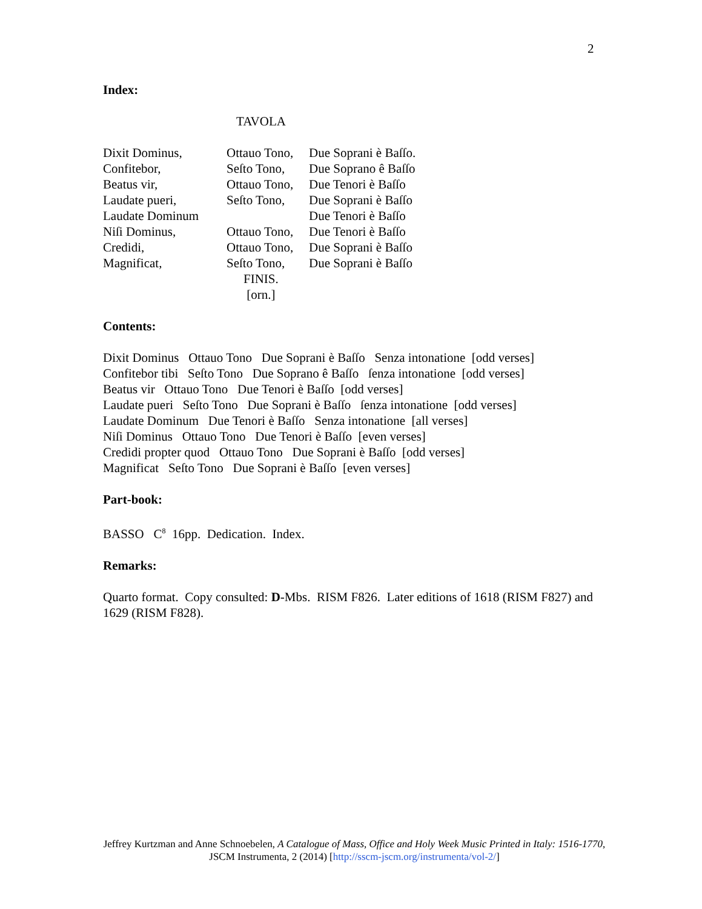2
Index:
TAVOLA
| Dixit Dominus, | Ottauo Tono, | Due Soprani è Baſſo. |
| Confitebor, | Seſto Tono, | Due Soprano ê Baſſo |
| Beatus vir, | Ottauo Tono, | Due Tenori è Baſſo |
| Laudate pueri, | Seſto Tono, | Due Soprani è Baſſo |
| Laudate Dominum | | Due Tenori è Baſſo |
| Niſi Dominus, | Ottauo Tono, | Due Tenori è Baſſo |
| Credidi, | Ottauo Tono, | Due Soprani è Baſſo |
| Magnificat, | Seſto Tono, | Due Soprani è Baſſo |
| | FINIS. [orn.] | |
Contents:
Dixit Dominus Ottauo Tono Due Soprani è Baſſo Senza intonatione [odd verses]
Confitebor tibi Seſto Tono Due Soprano ê Baſſo ſenza intonatione [odd verses]
Beatus vir Ottauo Tono Due Tenori è Baſſo [odd verses]
Laudate pueri Seſto Tono Due Soprani è Baſſo ſenza intonatione [odd verses]
Laudate Dominum Due Tenori è Baſſo Senza intonatione [all verses]
Niſi Dominus Ottauo Tono Due Tenori è Baſſo [even verses]
Credidi propter quod Ottauo Tono Due Soprani è Baſſo [odd verses]
Magnificat Seſto Tono Due Soprani è Baſſo [even verses]
Part-book:
BASSO C<sup>8</sup> 16pp. Dedication. Index.
Remarks:
Quarto format. Copy consulted: D-Mbs. RISM F826. Later editions of 1618 (RISM F827) and 1629 (RISM F828).
Jeffrey Kurtzman and Anne Schnoebelen, A Catalogue of Mass, Office and Holy Week Music Printed in Italy: 1516-1770, JSCM Instrumenta, 2 (2014) [http://sscm-jscm.org/instrumenta/vol-2/]